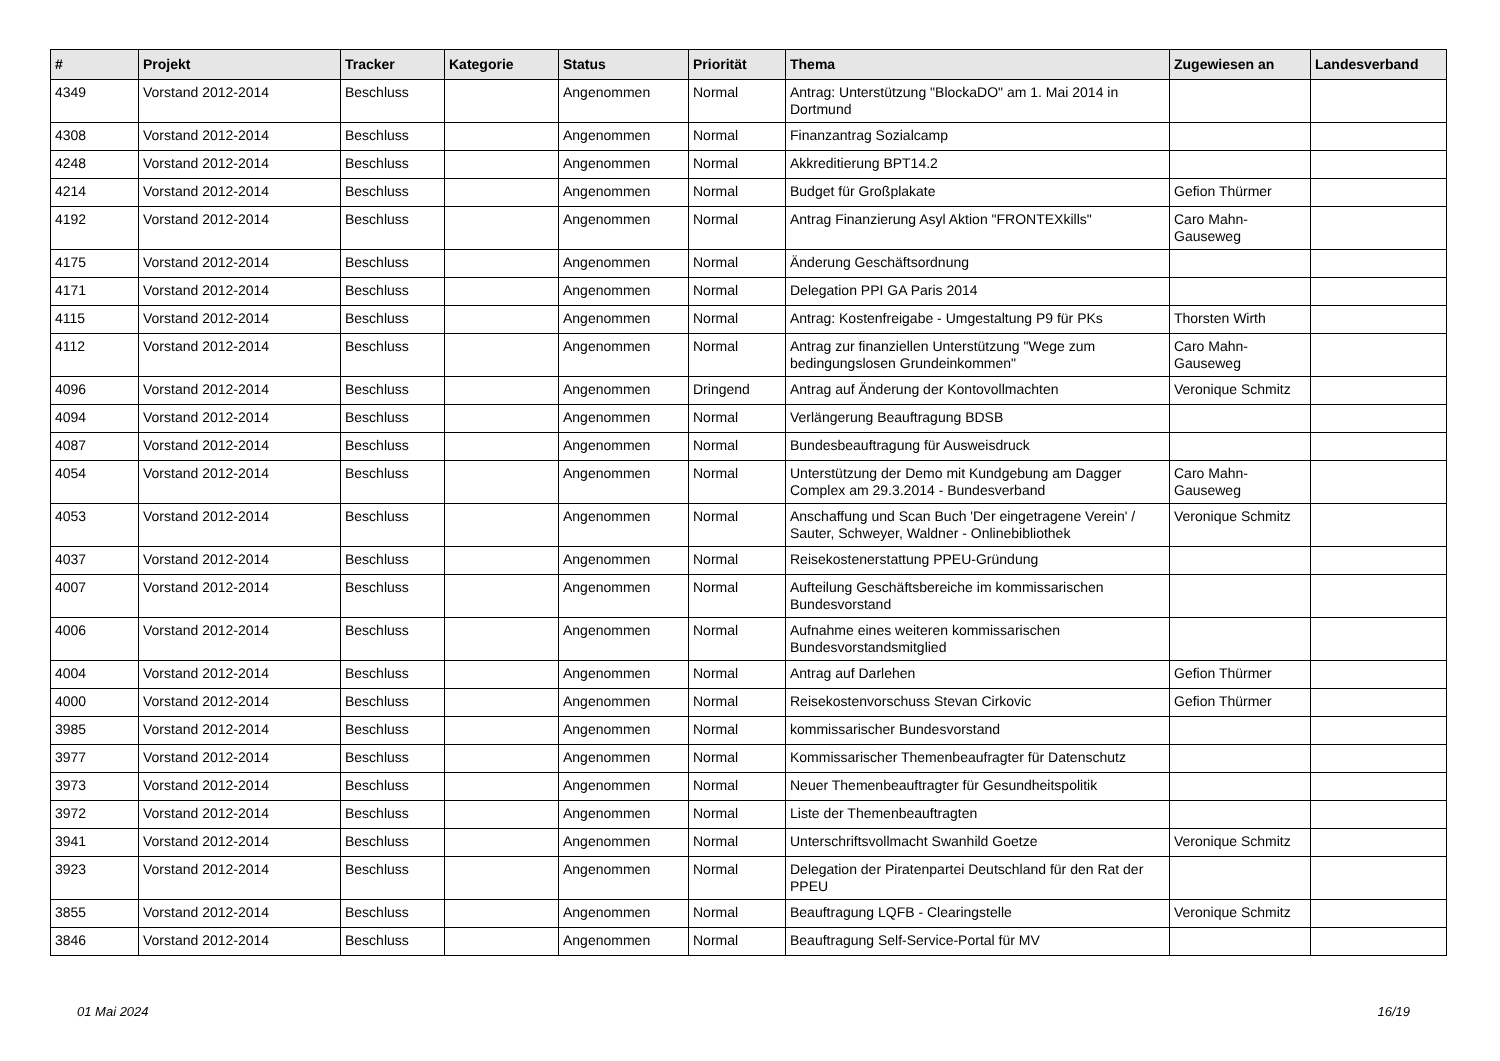| # | Projekt | Tracker | Kategorie | Status | Priorität | Thema | Zugewiesen an | Landesverband |
| --- | --- | --- | --- | --- | --- | --- | --- | --- |
| 4349 | Vorstand 2012-2014 | Beschluss | | Angenommen | Normal | Antrag: Unterstützung "BlockaDO" am 1. Mai 2014 in Dortmund | | |
| 4308 | Vorstand 2012-2014 | Beschluss | | Angenommen | Normal | Finanzantrag Sozialcamp | | |
| 4248 | Vorstand 2012-2014 | Beschluss | | Angenommen | Normal | Akkreditierung BPT14.2 | | |
| 4214 | Vorstand 2012-2014 | Beschluss | | Angenommen | Normal | Budget für Großplakate | Gefion Thürmer | |
| 4192 | Vorstand 2012-2014 | Beschluss | | Angenommen | Normal | Antrag Finanzierung Asyl Aktion "FRONTEXkills" | Caro Mahn-Gauseweg | |
| 4175 | Vorstand 2012-2014 | Beschluss | | Angenommen | Normal | Änderung Geschäftsordnung | | |
| 4171 | Vorstand 2012-2014 | Beschluss | | Angenommen | Normal | Delegation PPI GA Paris 2014 | | |
| 4115 | Vorstand 2012-2014 | Beschluss | | Angenommen | Normal | Antrag: Kostenfreigabe - Umgestaltung P9 für PKs | Thorsten Wirth | |
| 4112 | Vorstand 2012-2014 | Beschluss | | Angenommen | Normal | Antrag zur finanziellen Unterstützung "Wege zum bedingungslosen Grundeinkommen" | Caro Mahn-Gauseweg | |
| 4096 | Vorstand 2012-2014 | Beschluss | | Angenommen | Dringend | Antrag auf Änderung der Kontovollmachten | Veronique Schmitz | |
| 4094 | Vorstand 2012-2014 | Beschluss | | Angenommen | Normal | Verlängerung Beauftragung BDSB | | |
| 4087 | Vorstand 2012-2014 | Beschluss | | Angenommen | Normal | Bundesbeauftragung für Ausweisdruck | | |
| 4054 | Vorstand 2012-2014 | Beschluss | | Angenommen | Normal | Unterstützung der Demo mit Kundgebung am Dagger Complex am 29.3.2014 - Bundesverband | Caro Mahn-Gauseweg | |
| 4053 | Vorstand 2012-2014 | Beschluss | | Angenommen | Normal | Anschaffung und Scan Buch 'Der eingetragene Verein' / Sauter, Schweyer, Waldner - Onlinebibliothek | Veronique Schmitz | |
| 4037 | Vorstand 2012-2014 | Beschluss | | Angenommen | Normal | Reisekostenerstattung PPEU-Gründung | | |
| 4007 | Vorstand 2012-2014 | Beschluss | | Angenommen | Normal | Aufteilung Geschäftsbereiche im kommissarischen Bundesvorstand | | |
| 4006 | Vorstand 2012-2014 | Beschluss | | Angenommen | Normal | Aufnahme eines weiteren kommissarischen Bundesvorstandsmitglied | | |
| 4004 | Vorstand 2012-2014 | Beschluss | | Angenommen | Normal | Antrag auf Darlehen | Gefion Thürmer | |
| 4000 | Vorstand 2012-2014 | Beschluss | | Angenommen | Normal | Reisekostenvorschuss Stevan Cirkovic | Gefion Thürmer | |
| 3985 | Vorstand 2012-2014 | Beschluss | | Angenommen | Normal | kommissarischer Bundesvorstand | | |
| 3977 | Vorstand 2012-2014 | Beschluss | | Angenommen | Normal | Kommissarischer Themenbeaufragter für Datenschutz | | |
| 3973 | Vorstand 2012-2014 | Beschluss | | Angenommen | Normal | Neuer Themenbeauftragter für Gesundheitspolitik | | |
| 3972 | Vorstand 2012-2014 | Beschluss | | Angenommen | Normal | Liste der Themenbeauftragten | | |
| 3941 | Vorstand 2012-2014 | Beschluss | | Angenommen | Normal | Unterschriftsvollmacht Swanhild Goetze | Veronique Schmitz | |
| 3923 | Vorstand 2012-2014 | Beschluss | | Angenommen | Normal | Delegation der Piratenpartei Deutschland für den Rat der PPEU | | |
| 3855 | Vorstand 2012-2014 | Beschluss | | Angenommen | Normal | Beauftragung LQFB - Clearingstelle | Veronique Schmitz | |
| 3846 | Vorstand 2012-2014 | Beschluss | | Angenommen | Normal | Beauftragung Self-Service-Portal für MV | | |
01 Mai 2024 16/19